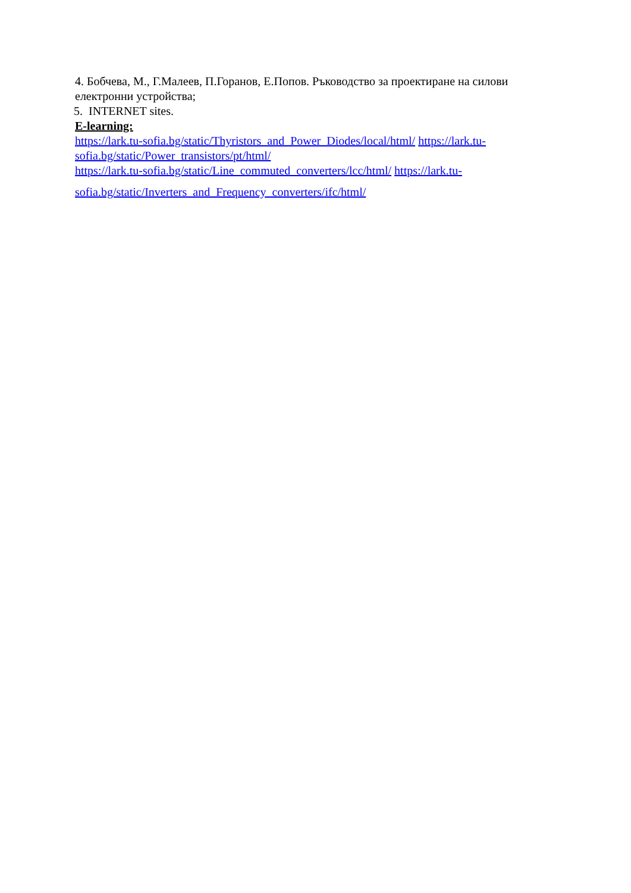4. Бобчева, М., Г.Малеев, П.Горанов, Е.Попов. Ръководство за проектиране на силови електронни устройства;
5. INTERNET sites.
E-learning:
https://lark.tu-sofia.bg/static/Thyristors_and_Power_Diodes/local/html/ https://lark.tu-sofia.bg/static/Power_transistors/pt/html/
https://lark.tu-sofia.bg/static/Line_commuted_converters/lcc/html/ https://lark.tu-
sofia.bg/static/Inverters_and_Frequency_converters/ifc/html/